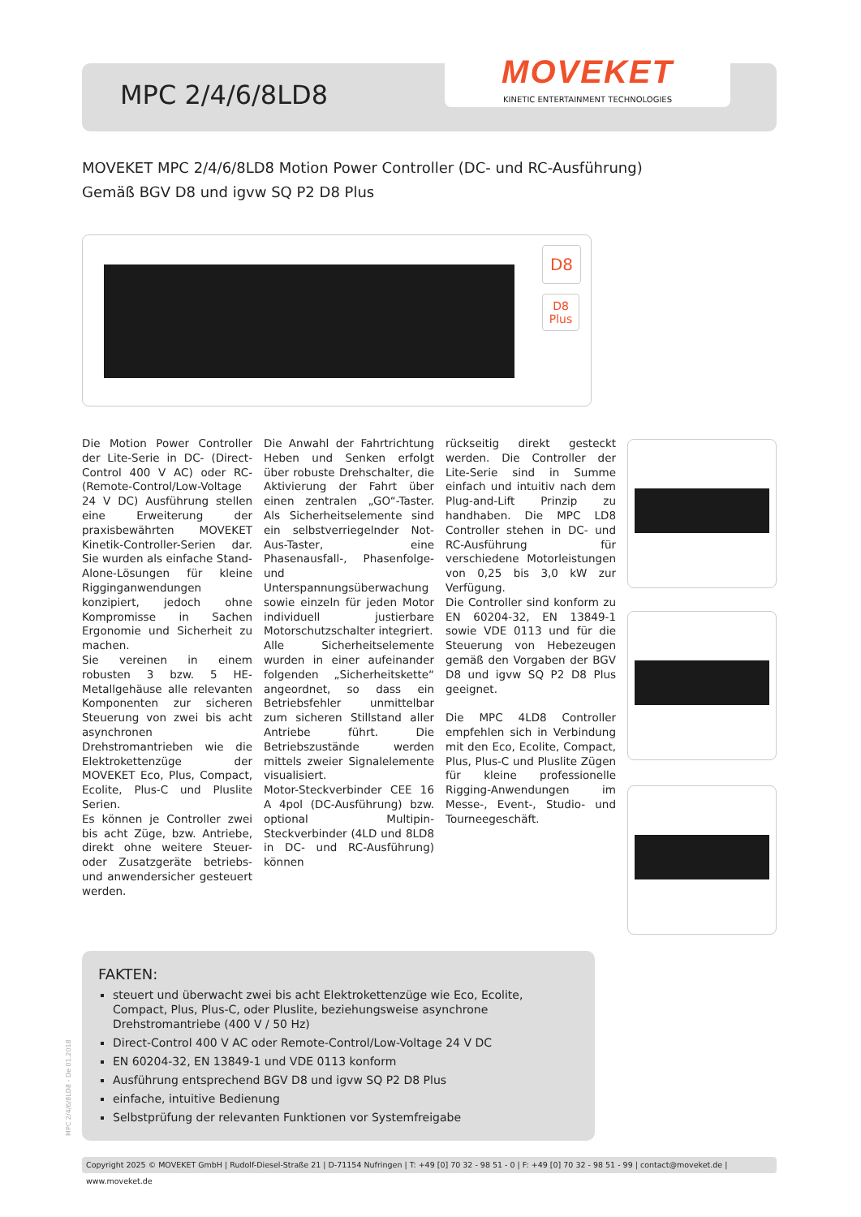MPC 2/4/6/8LD8
MOVEKET
KINETIC ENTERTAINMENT TECHNOLOGIES
MOVEKET MPC 2/4/6/8LD8 Motion Power Controller (DC- und RC-Ausführung)
Gemäß BGV D8 und igvw SQ P2 D8 Plus
D8
D8
Plus
Die Motion Power Controller der Lite-Serie in DC- (Direct-Control 400 V AC) oder RC- (Remote-Control/Low-Voltage 24 V DC) Ausführung stellen eine Erweiterung der praxisbewährten MOVEKET Kinetik-Controller-Serien dar. Sie wurden als einfache Stand-Alone-Lösungen für kleine Rigginganwendungen konzipiert, jedoch ohne Kompromisse in Sachen Ergonomie und Sicherheit zu machen.
Sie vereinen in einem robusten 3 bzw. 5 HE-Metallgehäuse alle relevanten Komponenten zur sicheren Steuerung von zwei bis acht asynchronen Drehstromantrieben wie die Elektrokettenzüge der MOVEKET Eco, Plus, Compact, Ecolite, Plus-C und Pluslite Serien.
Es können je Controller zwei bis acht Züge, bzw. Antriebe, direkt ohne weitere Steuer- oder Zusatzgeräte betriebs- und anwendersicher gesteuert werden.
Die Anwahl der Fahrtrichtung Heben und Senken erfolgt über robuste Drehschalter, die Aktivierung der Fahrt über einen zentralen „GO“-Taster. Als Sicherheitselemente sind ein selbstverriegelnder Not-Aus-Taster, eine Phasenausfall-, Phasenfolge- und Unterspannungsüberwachung sowie einzeln für jeden Motor individuell justierbare Motorschutzschalter integriert.
Alle Sicherheitselemente wurden in einer aufeinander folgenden „Sicherheitskette“ angeordnet, so dass ein Betriebsfehler unmittelbar zum sicheren Stillstand aller Antriebe führt. Die Betriebszustände werden mittels zweier Signalelemente visualisiert.
Motor-Steckverbinder CEE 16 A 4pol (DC-Ausführung) bzw. optional Multipin-Steckverbinder (4LD und 8LD8 in DC- und RC-Ausführung) können
rückseitig direkt gesteckt werden. Die Controller der Lite-Serie sind in Summe einfach und intuitiv nach dem Plug-and-Lift Prinzip zu handhaben. Die MPC LD8 Controller stehen in DC- und RC-Ausführung für verschiedene Motorleistungen von 0,25 bis 3,0 kW zur Verfügung.
Die Controller sind konform zu EN 60204-32, EN 13849-1 sowie VDE 0113 und für die Steuerung von Hebezeugen gemäß den Vorgaben der BGV D8 und igvw SQ P2 D8 Plus geeignet.
Die MPC 4LD8 Controller empfehlen sich in Verbindung mit den Eco, Ecolite, Compact, Plus, Plus-C und Pluslite Zügen für kleine professionelle Rigging-Anwendungen im Messe-, Event-, Studio- und Tourneegeschäft.
FAKTEN:
steuert und überwacht zwei bis acht Elektrokettenzüge wie Eco, Ecolite, Compact, Plus, Plus-C, oder Pluslite, beziehungsweise asynchrone Drehstromantriebe (400 V / 50 Hz)
Direct-Control 400 V AC oder Remote-Control/Low-Voltage 24 V DC
EN 60204-32, EN 13849-1 und VDE 0113 konform
Ausführung entsprechend BGV D8 und igvw SQ P2 D8 Plus
einfache, intuitive Bedienung
Selbstprüfung der relevanten Funktionen vor Systemfreigabe
MPC 2/4/6/8LD8 - De 01.2018
Copyright 2025 © MOVEKET GmbH | Rudolf-Diesel-Straße 21 | D-71154 Nufringen | T: +49 [0] 70 32 - 98 51 - 0 | F: +49 [0] 70 32 - 98 51 - 99 | contact@moveket.de | www.moveket.de